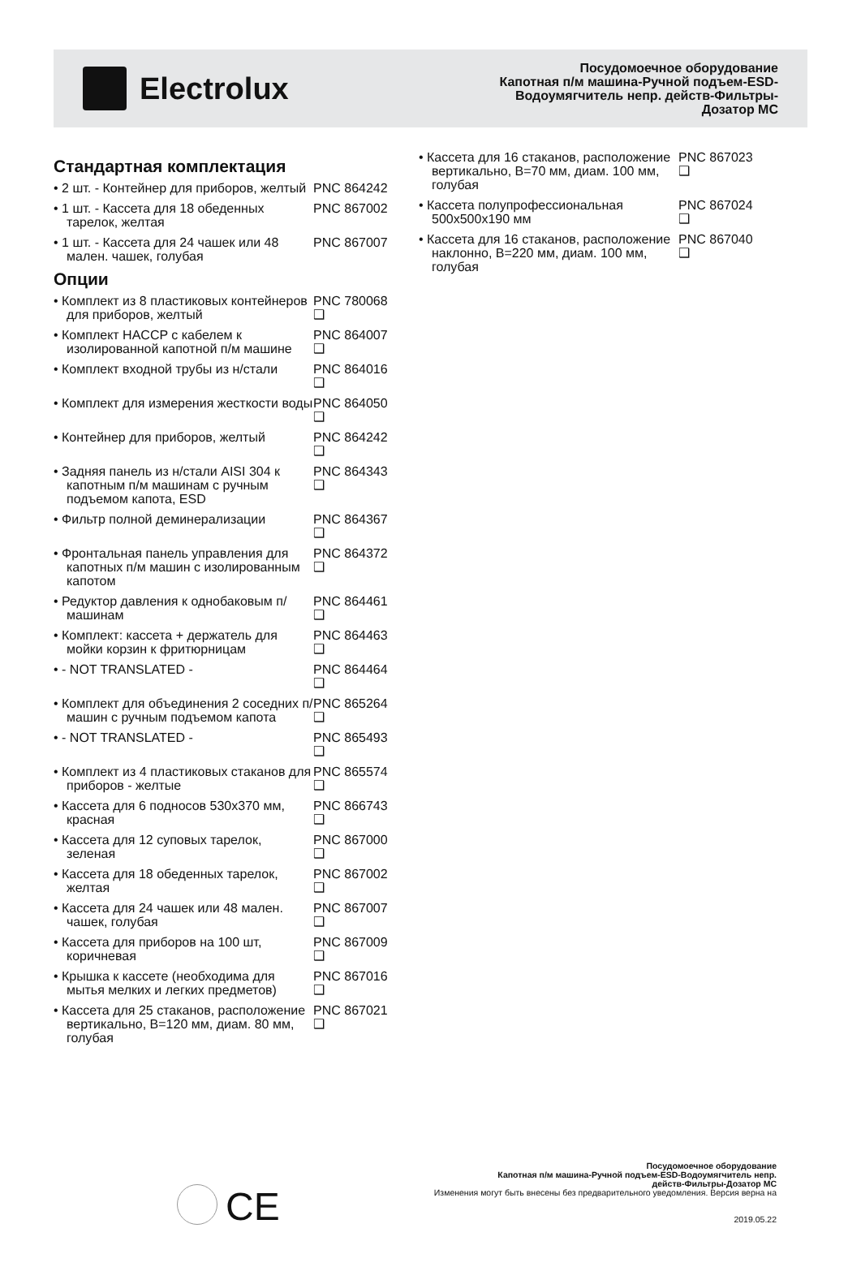Electrolux
Посудомоечное оборудование
Капотная п/м машина-Ручной подъем-ESD-
Водоумягчитель непр. действ-Фильтры-
Дозатор MC
Стандартная комплектация
• 2 шт. - Контейнер для приборов, желтый
PNC 864242
• 1 шт. - Кассета для 18 обеденных тарелок, желтая
PNC 867002
• 1 шт. - Кассета для 24 чашек или 48 мален. чашек, голубая
PNC 867007
Опции
• Комплект из 8 пластиковых контейнеров для приборов, желтый
PNC 780068 ❑
• Комплект HACCP с кабелем к изолированной капотной п/м машине
PNC 864007 ❑
• Комплект входной трубы из н/стали
PNC 864016 ❑
• Комплект для измерения жесткости воды
PNC 864050 ❑
• Контейнер для приборов, желтый
PNC 864242 ❑
• Задняя панель из н/стали AISI 304 к капотным п/м машинам с ручным подъемом капота, ESD
PNC 864343 ❑
• Фильтр полной деминерализации
PNC 864367 ❑
• Фронтальная панель управления для капотных п/м машин с изолированным капотом
PNC 864372 ❑
• Редуктор давления к однобаковым п/машинам
PNC 864461 ❑
• Комплект: кассета + держатель для мойки корзин к фритюрницам
PNC 864463 ❑
• - NOT TRANSLATED - PNC 864464 ❑
• Комплект для объединения 2 соседних п/машин с ручным подъемом капота
PNC 865264 ❑
• - NOT TRANSLATED - PNC 865493 ❑
• Комплект из 4 пластиковых стаканов для приборов - желтые
PNC 865574 ❑
• Кассета для 6 подносов 530x370 мм, красная
PNC 866743 ❑
• Кассета для 12 суповых тарелок, зеленая
PNC 867000 ❑
• Кассета для 18 обеденных тарелок, желтая
PNC 867002 ❑
• Кассета для 24 чашек или 48 мален. чашек, голубая
PNC 867007 ❑
• Кассета для приборов на 100 шт, коричневая
PNC 867009 ❑
• Крышка к кассете (необходима для мытья мелких и легких предметов)
PNC 867016 ❑
• Кассета для 25 стаканов, расположение вертикально, В=120 мм, диам. 80 мм, голубая
PNC 867021 ❑
• Кассета для 16 стаканов, расположение вертикально, В=70 мм, диам. 100 мм, голубая
PNC 867023 ❑
• Кассета полупрофессиональная 500x500x190 мм
PNC 867024 ❑
• Кассета для 16 стаканов, расположение наклонно, В=220 мм, диам. 100 мм, голубая
PNC 867040 ❑
CE
Посудомоечное оборудование
Капотная п/м машина-Ручной подъем-ESD-Водоумягчитель непр.
действ-Фильтры-Дозатор MC
Изменения могут быть внесены без предварительного уведомления. Версия верна на
2019.05.22